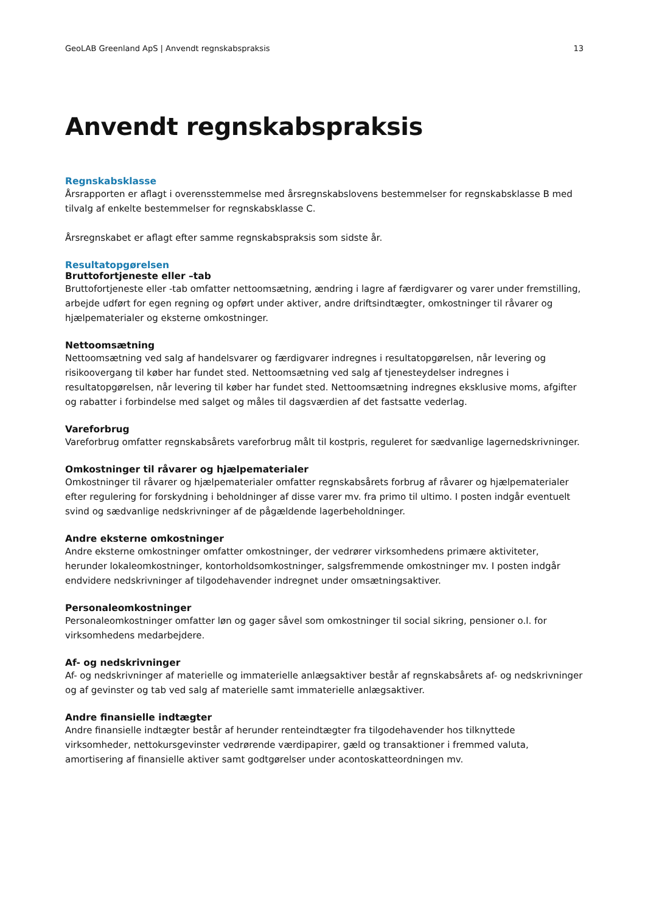GeoLAB Greenland ApS | Anvendt regnskabspraksis 13
Anvendt regnskabspraksis
Regnskabsklasse
Årsrapporten er aflagt i overensstemmelse med årsregnskabslovens bestemmelser for regnskabsklasse B med tilvalg af enkelte bestemmelser for regnskabsklasse C.
Årsregnskabet er aflagt efter samme regnskabspraksis som sidste år.
Resultatopgørelsen
Bruttofortjeneste eller –tab
Bruttofortjeneste eller -tab omfatter nettoomsætning, ændring i lagre af færdigvarer og varer under fremstilling, arbejde udført for egen regning og opført under aktiver, andre driftsindtægter, omkostninger til råvarer og hjælpematerialer og eksterne omkostninger.
Nettoomsætning
Nettoomsætning ved salg af handelsvarer og færdigvarer indregnes i resultatopgørelsen, når levering og risikoovergang til køber har fundet sted. Nettoomsætning ved salg af tjenesteydelser indregnes i resultatopgørelsen, når levering til køber har fundet sted. Nettoomsætning indregnes eksklusive moms, afgifter og rabatter i forbindelse med salget og måles til dagsværdien af det fastsatte vederlag.
Vareforbrug
Vareforbrug omfatter regnskabsårets vareforbrug målt til kostpris, reguleret for sædvanlige lagernedskrivninger.
Omkostninger til råvarer og hjælpematerialer
Omkostninger til råvarer og hjælpematerialer omfatter regnskabsårets forbrug af råvarer og hjælpematerialer efter regulering for forskydning i beholdninger af disse varer mv. fra primo til ultimo. I posten indgår eventuelt svind og sædvanlige nedskrivninger af de pågældende lagerbeholdninger.
Andre eksterne omkostninger
Andre eksterne omkostninger omfatter omkostninger, der vedrører virksomhedens primære aktiviteter, herunder lokaleomkostninger, kontorholdsomkostninger, salgsfremmende omkostninger mv. I posten indgår endvidere nedskrivninger af tilgodehavender indregnet under omsætningsaktiver.
Personaleomkostninger
Personaleomkostninger omfatter løn og gager såvel som omkostninger til social sikring, pensioner o.l. for virksomhedens medarbejdere.
Af- og nedskrivninger
Af- og nedskrivninger af materielle og immaterielle anlægsaktiver består af regnskabsårets af- og nedskrivninger og af gevinster og tab ved salg af materielle samt immaterielle anlægsaktiver.
Andre finansielle indtægter
Andre finansielle indtægter består af herunder renteindtægter fra tilgodehavender hos tilknyttede virksomheder, nettokursgevinster vedrørende værdipapirer, gæld og transaktioner i fremmed valuta, amortisering af finansielle aktiver samt godtgørelser under acontoskatteordningen mv.